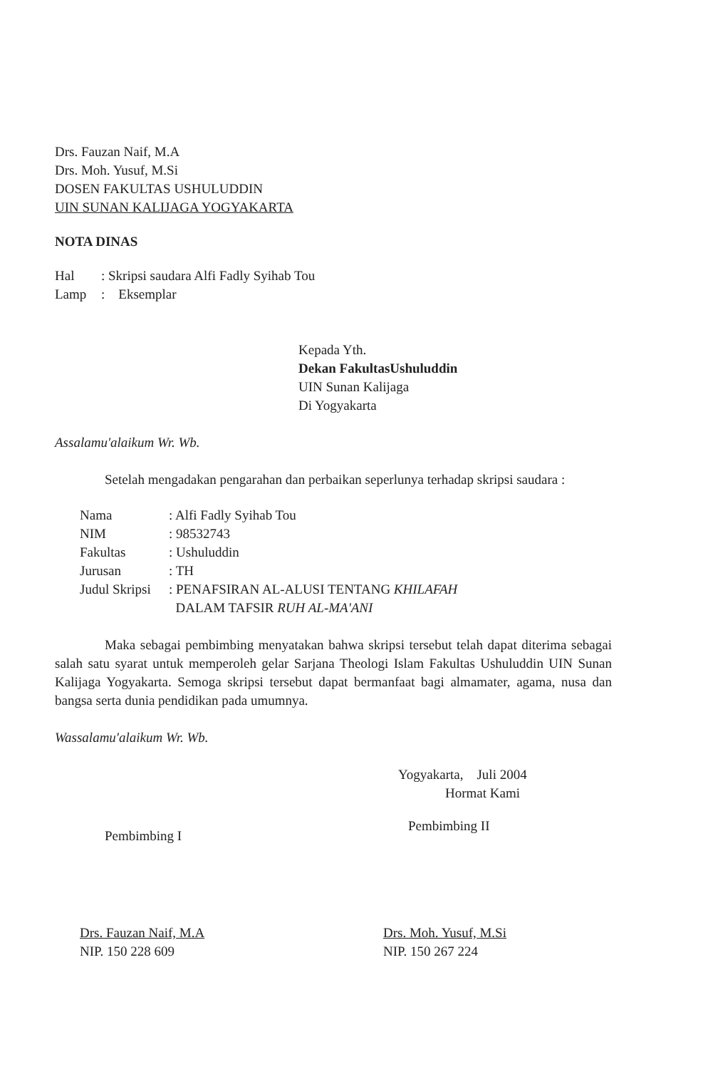Drs. Fauzan Naif, M.A
Drs. Moh. Yusuf, M.Si
DOSEN FAKULTAS USHULUDDIN
UIN SUNAN KALIJAGA YOGYAKARTA
NOTA DINAS
| Hal | : Skripsi saudara Alfi Fadly Syihab Tou |
| Lamp | : Eksemplar |
Kepada Yth.
Dekan FakultasUshuluddin
UIN Sunan Kalijaga
Di Yogyakarta
Assalamu'alaikum Wr. Wb.
Setelah mengadakan pengarahan dan perbaikan seperlunya terhadap skripsi saudara :
| Nama | : Alfi Fadly Syihab Tou |
| NIM | : 98532743 |
| Fakultas | : Ushuluddin |
| Jurusan | : TH |
| Judul Skripsi | : PENAFSIRAN AL-ALUSI TENTANG KHILAFAH DALAM TAFSIR RUH AL-MA'ANI |
Maka sebagai pembimbing menyatakan bahwa skripsi tersebut telah dapat diterima sebagai salah satu syarat untuk memperoleh gelar Sarjana Theologi Islam Fakultas Ushuluddin UIN Sunan Kalijaga Yogyakarta. Semoga skripsi tersebut dapat bermanfaat bagi almamater, agama, nusa dan bangsa serta dunia pendidikan pada umumnya.
Wassalamu'alaikum Wr. Wb.
Yogyakarta, Juli 2004
Hormat Kami
Pembimbing I
Drs. Fauzan Naif, M.A
NIP. 150 228 609
Pembimbing II
Drs. Moh. Yusuf, M.Si
NIP. 150 267 224